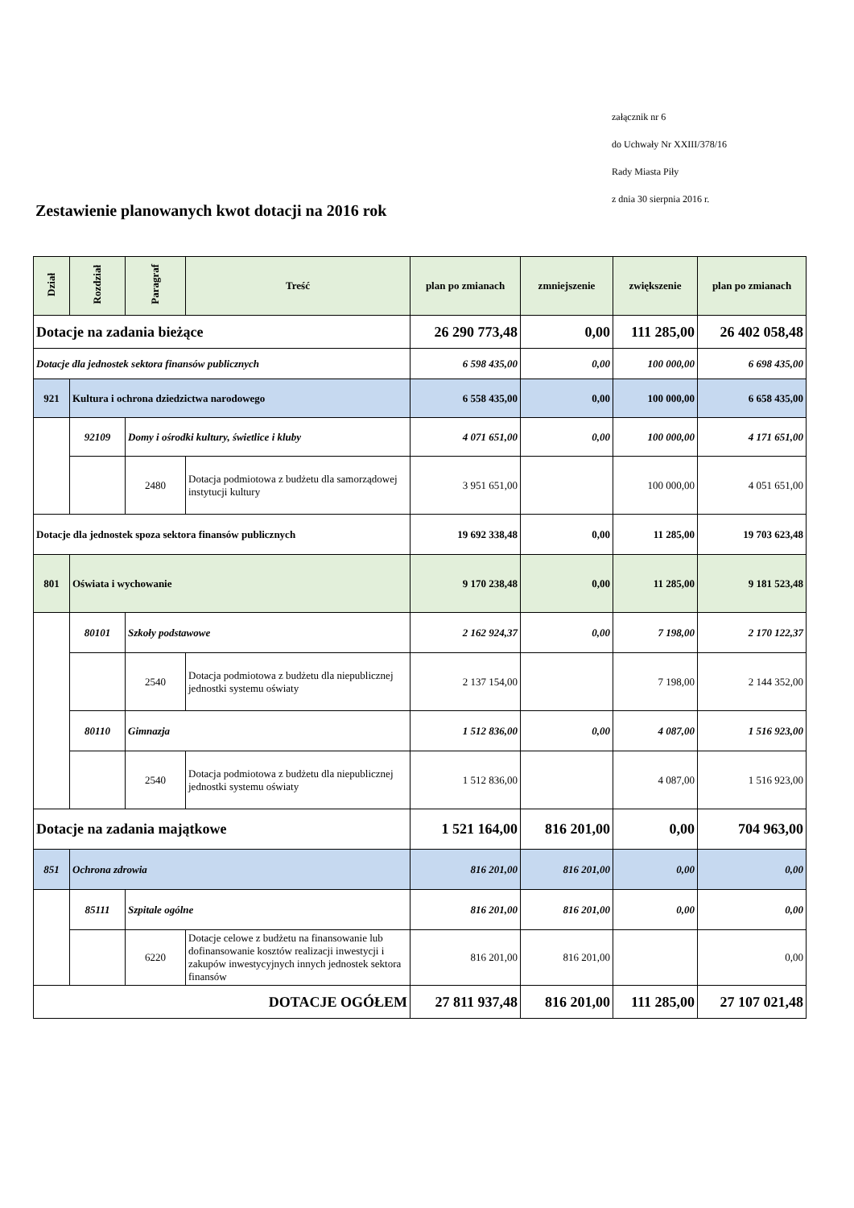załącznik nr 6
do Uchwały Nr XXIII/378/16
Rady Miasta Piły
z dnia 30 sierpnia 2016 r.
Zestawienie planowanych kwot dotacji na 2016 rok
| Dział | Rozdział | Paragraf | Treść | plan po zmianach | zmniejszenie | zwiększenie | plan po zmianach |
| --- | --- | --- | --- | --- | --- | --- | --- |
| Dotacje na zadania bieżące | | | | 26 290 773,48 | 0,00 | 111 285,00 | 26 402 058,48 |
| Dotacje dla jednostek sektora finansów publicznych | | | | 6 598 435,00 | 0,00 | 100 000,00 | 6 698 435,00 |
| 921 | Kultura i ochrona dziedzictwa narodowego | | | 6 558 435,00 | 0,00 | 100 000,00 | 6 658 435,00 |
| | 92109 | Domy i ośrodki kultury, świetlice i kluby | | 4 071 651,00 | 0,00 | 100 000,00 | 4 171 651,00 |
| | | 2480 | Dotacja podmiotowa z budżetu dla samorządowej instytucji kultury | 3 951 651,00 | | 100 000,00 | 4 051 651,00 |
| Dotacje dla jednostek spoza sektora finansów publicznych | | | | 19 692 338,48 | 0,00 | 11 285,00 | 19 703 623,48 |
| 801 | Oświata i wychowanie | | | 9 170 238,48 | 0,00 | 11 285,00 | 9 181 523,48 |
| | 80101 | Szkoły podstawowe | | 2 162 924,37 | 0,00 | 7 198,00 | 2 170 122,37 |
| | | 2540 | Dotacja podmiotowa z budżetu dla niepublicznej jednostki systemu oświaty | 2 137 154,00 | | 7 198,00 | 2 144 352,00 |
| | 80110 | Gimnazja | | 1 512 836,00 | 0,00 | 4 087,00 | 1 516 923,00 |
| | | 2540 | Dotacja podmiotowa z budżetu dla niepublicznej jednostki systemu oświaty | 1 512 836,00 | | 4 087,00 | 1 516 923,00 |
| Dotacje na zadania majątkowe | | | | 1 521 164,00 | 816 201,00 | 0,00 | 704 963,00 |
| 851 | Ochrona zdrowia | | | 816 201,00 | 816 201,00 | 0,00 | 0,00 |
| | 85111 | Szpitale ogólne | | 816 201,00 | 816 201,00 | 0,00 | 0,00 |
| | | 6220 | Dotacje celowe z budżetu na finansowanie lub dofinansowanie kosztów realizacji inwestycji i zakupów inwestycyjnych innych jednostek sektora finansów | 816 201,00 | 816 201,00 | | 0,00 |
| DOTACJE OGÓŁEM | | | | 27 811 937,48 | 816 201,00 | 111 285,00 | 27 107 021,48 |